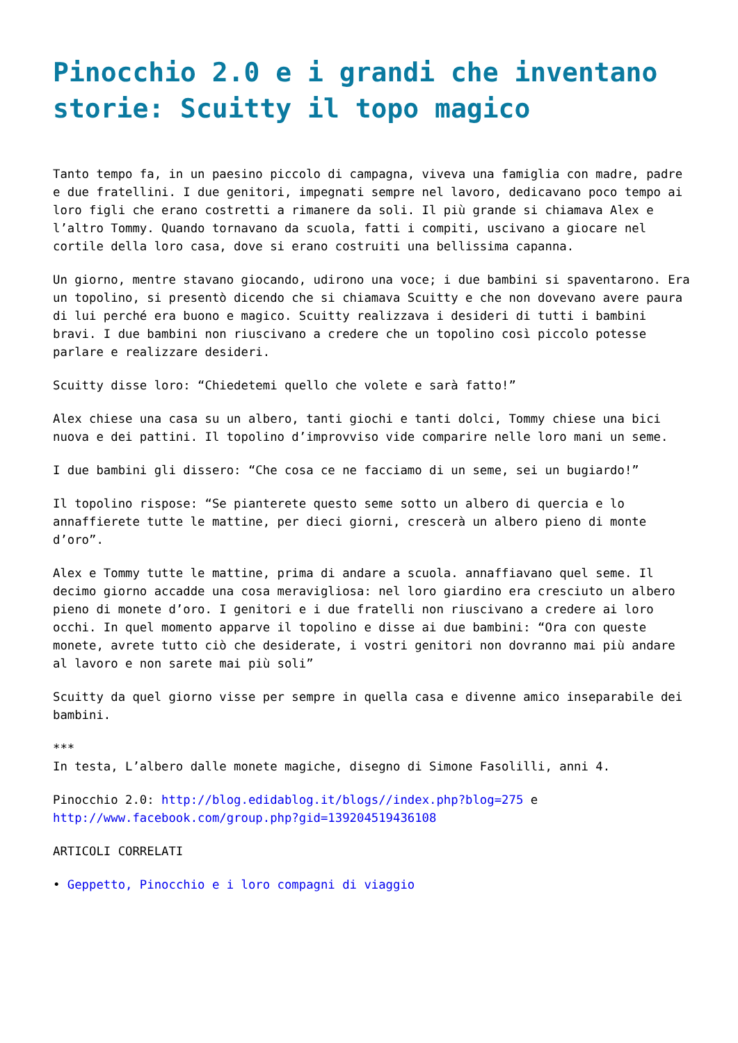Pinocchio 2.0 e i grandi che inventano storie: Scuitty il topo magico
Tanto tempo fa, in un paesino piccolo di campagna, viveva una famiglia con madre, padre e due fratellini. I due genitori, impegnati sempre nel lavoro, dedicavano poco tempo ai loro figli che erano costretti a rimanere da soli. Il più grande si chiamava Alex e l’altro Tommy. Quando tornavano da scuola, fatti i compiti, uscivano a giocare nel cortile della loro casa, dove si erano costruiti una bellissima capanna.
Un giorno, mentre stavano giocando, udirono una voce; i due bambini si spaventarono. Era un topolino, si presentò dicendo che si chiamava Scuitty e che non dovevano avere paura di lui perché era buono e magico. Scuitty realizzava i desideri di tutti i bambini bravi. I due bambini non riuscivano a credere che un topolino così piccolo potesse parlare e realizzare desideri.
Scuitty disse loro: “Chiedetemi quello che volete e sarà fatto!”
Alex chiese una casa su un albero, tanti giochi e tanti dolci, Tommy chiese una bici nuova e dei pattini. Il topolino d’improvviso vide comparire nelle loro mani un seme.
I due bambini gli dissero: “Che cosa ce ne facciamo di un seme, sei un bugiardo!”
Il topolino rispose: “Se pianterete questo seme sotto un albero di quercia e lo annaffierete tutte le mattine, per dieci giorni, crescerà un albero pieno di monte d’oro”.
Alex e Tommy tutte le mattine, prima di andare a scuola. annaffiavano quel seme. Il decimo giorno accadde una cosa meravigliosa: nel loro giardino era cresciuto un albero pieno di monete d’oro. I genitori e i due fratelli non riuscivano a credere ai loro occhi. In quel momento apparve il topolino e disse ai due bambini: “Ora con queste monete, avrete tutto ciò che desiderate, i vostri genitori non dovranno mai più andare al lavoro e non sarete mai più soli”
Scuitty da quel giorno visse per sempre in quella casa e divenne amico inseparabile dei bambini.
***
In testa, L’albero dalle monete magiche, disegno di Simone Fasolilli, anni 4.
Pinocchio 2.0: http://blog.edidablog.it/blogs//index.php?blog=275 e http://www.facebook.com/group.php?gid=139204519436108
ARTICOLI CORRELATI
• Geppetto, Pinocchio e i loro compagni di viaggio